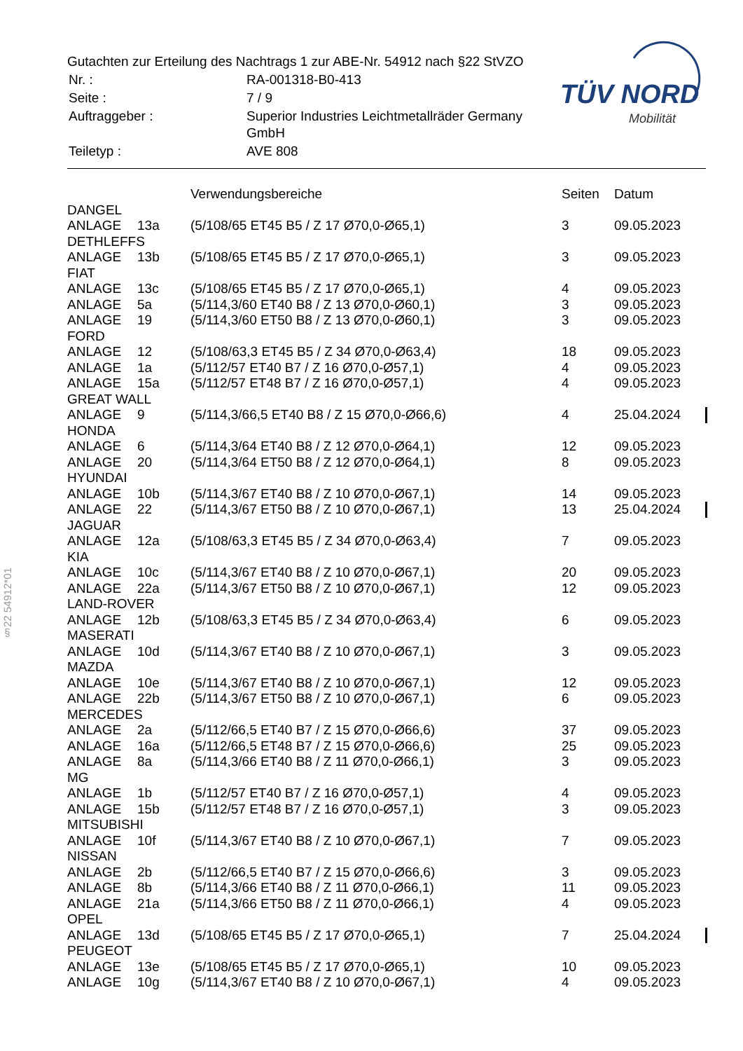Gutachten zur Erteilung des Nachtrags 1 zur ABE-Nr. 54912 nach §22 StVZO
| Nr. : | RA-001318-B0-413 |
| Seite : | 7 / 9 |
| Auftraggeber : | Superior Industries Leichtmetallräder Germany GmbH |
| Teiletyp : | AVE 808 |
TÜV NORD
Mobilität
§22 54912*01
| | | Verwendungsbereiche | Seiten | Datum |
| --- | --- | --- | --- | --- |
| DANGEL | | | | |
| ANLAGE | 13a | (5/108/65 ET45 B5 / Z 17 Ø70,0-Ø65,1) | 3 | 09.05.2023 |
| DETHLEFFS | | | | |
| ANLAGE | 13b | (5/108/65 ET45 B5 / Z 17 Ø70,0-Ø65,1) | 3 | 09.05.2023 |
| FIAT | | | | |
| ANLAGE | 13c | (5/108/65 ET45 B5 / Z 17 Ø70,0-Ø65,1) | 4 | 09.05.2023 |
| ANLAGE | 5a | (5/114,3/60 ET40 B8 / Z 13 Ø70,0-Ø60,1) | 3 | 09.05.2023 |
| ANLAGE | 19 | (5/114,3/60 ET50 B8 / Z 13 Ø70,0-Ø60,1) | 3 | 09.05.2023 |
| FORD | | | | |
| ANLAGE | 12 | (5/108/63,3 ET45 B5 / Z 34 Ø70,0-Ø63,4) | 18 | 09.05.2023 |
| ANLAGE | 1a | (5/112/57 ET40 B7 / Z 16 Ø70,0-Ø57,1) | 4 | 09.05.2023 |
| ANLAGE | 15a | (5/112/57 ET48 B7 / Z 16 Ø70,0-Ø57,1) | 4 | 09.05.2023 |
| GREAT WALL | | | | |
| ANLAGE | 9 | (5/114,3/66,5 ET40 B8 / Z 15 Ø70,0-Ø66,6) | 4 | 25.04.2024 |
| HONDA | | | | |
| ANLAGE | 6 | (5/114,3/64 ET40 B8 / Z 12 Ø70,0-Ø64,1) | 12 | 09.05.2023 |
| ANLAGE | 20 | (5/114,3/64 ET50 B8 / Z 12 Ø70,0-Ø64,1) | 8 | 09.05.2023 |
| HYUNDAI | | | | |
| ANLAGE | 10b | (5/114,3/67 ET40 B8 / Z 10 Ø70,0-Ø67,1) | 14 | 09.05.2023 |
| ANLAGE | 22 | (5/114,3/67 ET50 B8 / Z 10 Ø70,0-Ø67,1) | 13 | 25.04.2024 |
| JAGUAR | | | | |
| ANLAGE | 12a | (5/108/63,3 ET45 B5 / Z 34 Ø70,0-Ø63,4) | 7 | 09.05.2023 |
| KIA | | | | |
| ANLAGE | 10c | (5/114,3/67 ET40 B8 / Z 10 Ø70,0-Ø67,1) | 20 | 09.05.2023 |
| ANLAGE | 22a | (5/114,3/67 ET50 B8 / Z 10 Ø70,0-Ø67,1) | 12 | 09.05.2023 |
| LAND-ROVER | | | | |
| ANLAGE | 12b | (5/108/63,3 ET45 B5 / Z 34 Ø70,0-Ø63,4) | 6 | 09.05.2023 |
| MASERATI | | | | |
| ANLAGE | 10d | (5/114,3/67 ET40 B8 / Z 10 Ø70,0-Ø67,1) | 3 | 09.05.2023 |
| MAZDA | | | | |
| ANLAGE | 10e | (5/114,3/67 ET40 B8 / Z 10 Ø70,0-Ø67,1) | 12 | 09.05.2023 |
| ANLAGE | 22b | (5/114,3/67 ET50 B8 / Z 10 Ø70,0-Ø67,1) | 6 | 09.05.2023 |
| MERCEDES | | | | |
| ANLAGE | 2a | (5/112/66,5 ET40 B7 / Z 15 Ø70,0-Ø66,6) | 37 | 09.05.2023 |
| ANLAGE | 16a | (5/112/66,5 ET48 B7 / Z 15 Ø70,0-Ø66,6) | 25 | 09.05.2023 |
| ANLAGE | 8a | (5/114,3/66 ET40 B8 / Z 11 Ø70,0-Ø66,1) | 3 | 09.05.2023 |
| MG | | | | |
| ANLAGE | 1b | (5/112/57 ET40 B7 / Z 16 Ø70,0-Ø57,1) | 4 | 09.05.2023 |
| ANLAGE | 15b | (5/112/57 ET48 B7 / Z 16 Ø70,0-Ø57,1) | 3 | 09.05.2023 |
| MITSUBISHI | | | | |
| ANLAGE | 10f | (5/114,3/67 ET40 B8 / Z 10 Ø70,0-Ø67,1) | 7 | 09.05.2023 |
| NISSAN | | | | |
| ANLAGE | 2b | (5/112/66,5 ET40 B7 / Z 15 Ø70,0-Ø66,6) | 3 | 09.05.2023 |
| ANLAGE | 8b | (5/114,3/66 ET40 B8 / Z 11 Ø70,0-Ø66,1) | 11 | 09.05.2023 |
| ANLAGE | 21a | (5/114,3/66 ET50 B8 / Z 11 Ø70,0-Ø66,1) | 4 | 09.05.2023 |
| OPEL | | | | |
| ANLAGE | 13d | (5/108/65 ET45 B5 / Z 17 Ø70,0-Ø65,1) | 7 | 25.04.2024 |
| PEUGEOT | | | | |
| ANLAGE | 13e | (5/108/65 ET45 B5 / Z 17 Ø70,0-Ø65,1) | 10 | 09.05.2023 |
| ANLAGE | 10g | (5/114,3/67 ET40 B8 / Z 10 Ø70,0-Ø67,1) | 4 | 09.05.2023 |